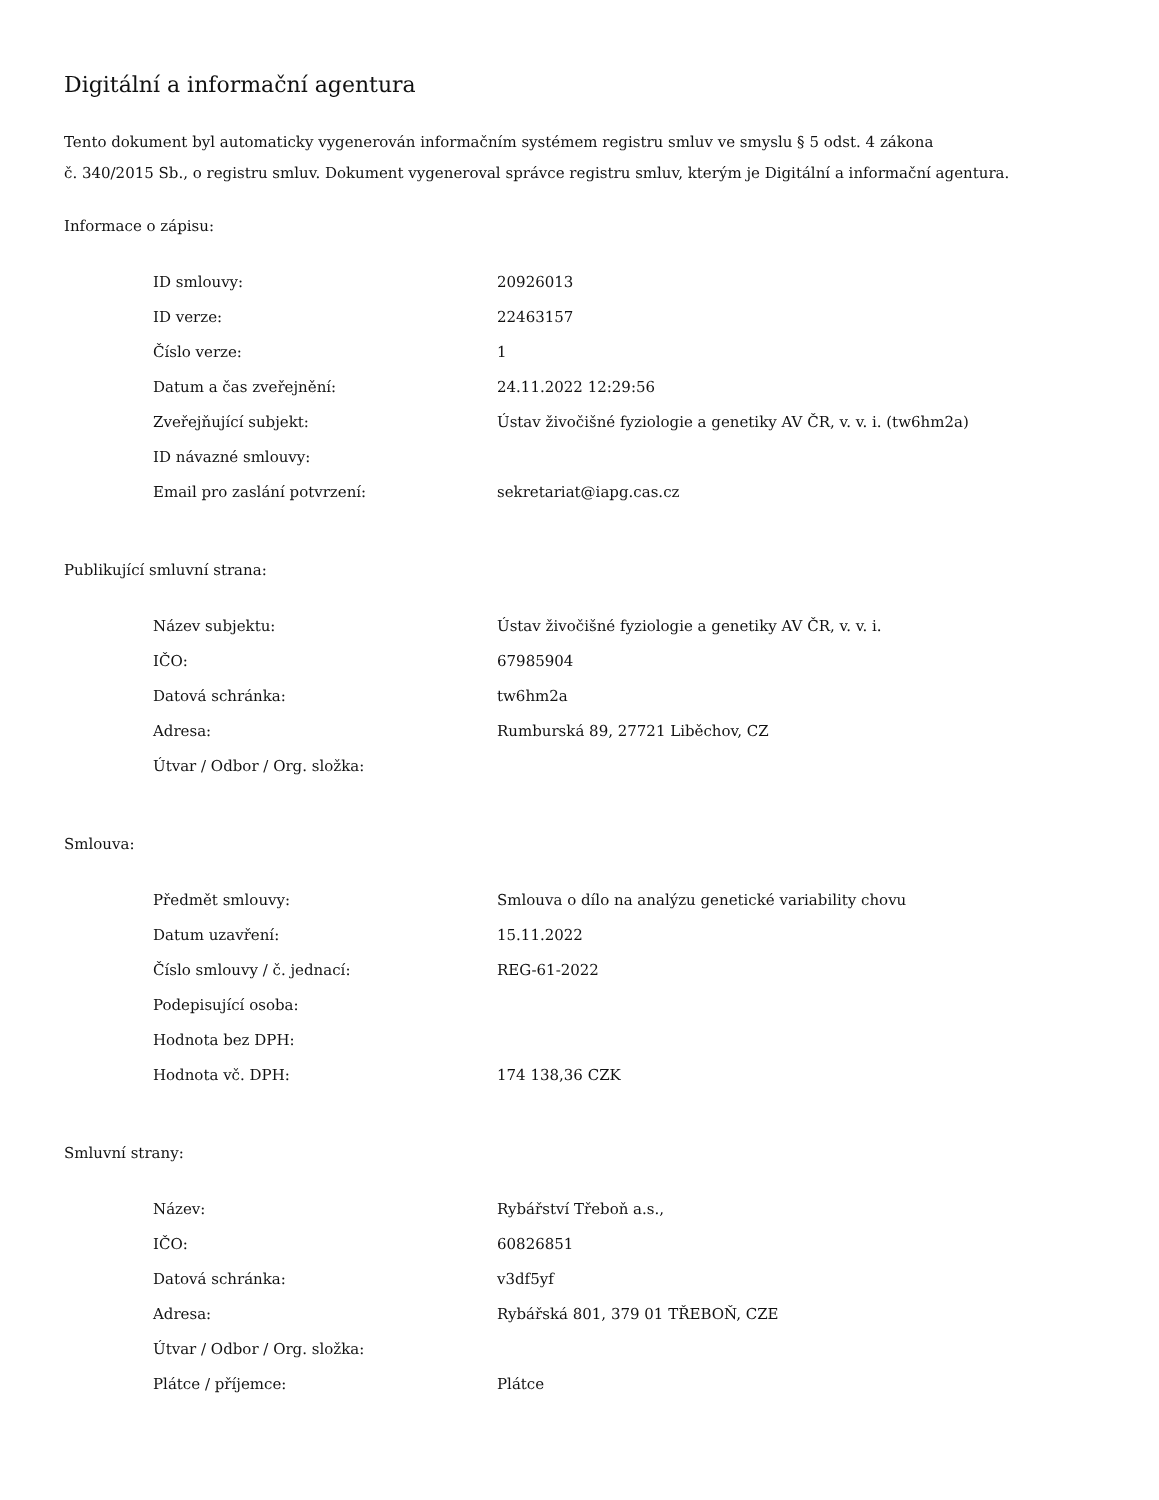Digitální a informační agentura
Tento dokument byl automaticky vygenerován informačním systémem registru smluv ve smyslu § 5 odst. 4 zákona
č. 340/2015 Sb., o registru smluv. Dokument vygeneroval správce registru smluv, kterým je Digitální a informační agentura.
Informace o zápisu:
| ID smlouvy: | 20926013 |
| ID verze: | 22463157 |
| Číslo verze: | 1 |
| Datum a čas zveřejnění: | 24.11.2022 12:29:56 |
| Zveřejňující subjekt: | Ústav živočišné fyziologie a genetiky AV ČR, v. v. i. (tw6hm2a) |
| ID návazné smlouvy: | |
| Email pro zaslání potvrzení: | sekretariat@iapg.cas.cz |
Publikující smluvní strana:
| Název subjektu: | Ústav živočišné fyziologie a genetiky AV ČR, v. v. i. |
| IČO: | 67985904 |
| Datová schránka: | tw6hm2a |
| Adresa: | Rumburská 89, 27721 Liběchov, CZ |
| Útvar / Odbor / Org. složka: | |
Smlouva:
| Předmět smlouvy: | Smlouva o dílo na analýzu genetické variability chovu |
| Datum uzavření: | 15.11.2022 |
| Číslo smlouvy / č. jednací: | REG-61-2022 |
| Podepisující osoba: | |
| Hodnota bez DPH: | |
| Hodnota vč. DPH: | 174 138,36 CZK |
Smluvní strany:
| Název: | Rybářství Třeboň a.s., |
| IČO: | 60826851 |
| Datová schránka: | v3df5yf |
| Adresa: | Rybářská 801, 379 01 TŘEBOŇ, CZE |
| Útvar / Odbor / Org. složka: | |
| Plátce / příjemce: | Plátce |